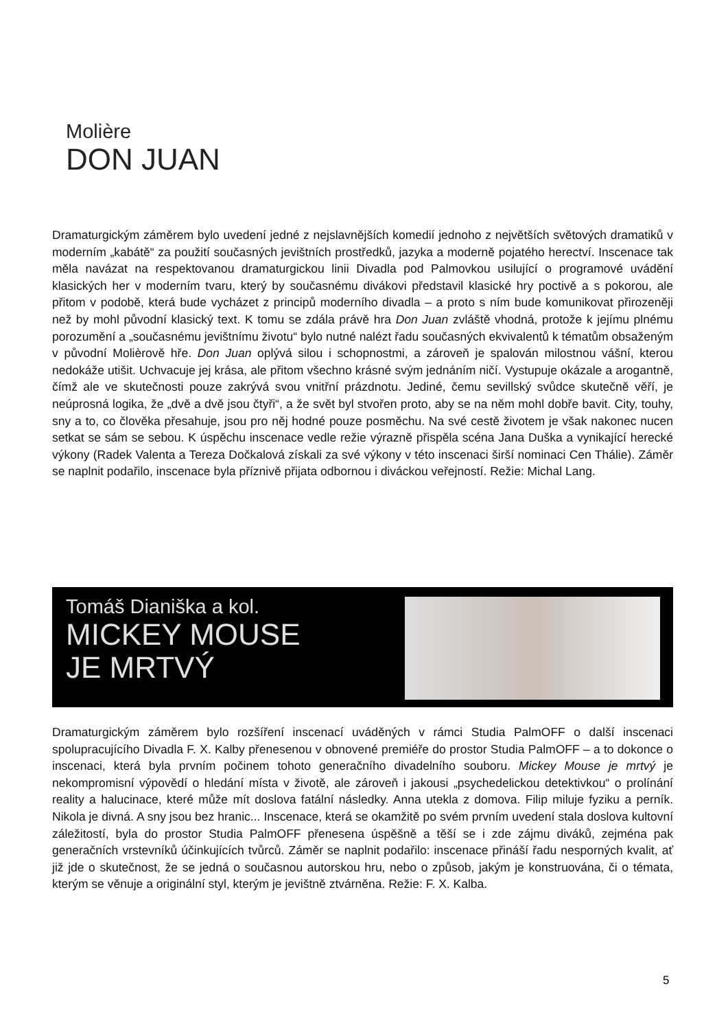Molière
DON JUAN
Dramaturgickým záměrem bylo uvedení jedné z nejslavnějších komedií jednoho z největších světových dramatiků v moderním „kabátě“ za použití současných jevištních prostředků, jazyka a moderně pojatého herectví. Inscenace tak měla navázat na respektovanou dramaturgickou linii Divadla pod Palmovkou usilující o programové uvádění klasických her v moderním tvaru, který by současnému divákovi představil klasické hry poctivě a s pokorou, ale přitom v podobě, která bude vycházet z principů moderního divadla – a proto s ním bude komunikovat přirozeněji než by mohl původní klasický text. K tomu se zdála právě hra Don Juan zvláště vhodná, protože k jejímu plnému porozumění a „současnému jevištnímu životu“ bylo nutné nalézt řadu současných ekvivalentů k tématům obsaženým v původní Molièrově hře. Don Juan oplývá silou i schopnostmi, a zároveň je spalován milostnou vášní, kterou nedokáže utišit. Uchvacuje jej krása, ale přitom všechno krásné svým jednáním ničí. Vystupuje okázale a arogantně, čímž ale ve skutečnosti pouze zakrývá svou vnitřní prázdnotu. Jediné, čemu sevillský svůdce skutečně věří, je neúprosná logika, že „dvě a dvě jsou čtyři“, a že svět byl stvořen proto, aby se na něm mohl dobře bavit. City, touhy, sny a to, co člověka přesahuje, jsou pro něj hodné pouze posměchu. Na své cestě životem je však nakonec nucen setkat se sám se sebou. K úspěchu inscenace vedle režie výrazně přispěla scéna Jana Duška a vynikající herecké výkony (Radek Valenta a Tereza Dočkalová získali za své výkony v této inscenaci širší nominaci Cen Thálie). Záměr se naplnit podařilo, inscenace byla příznivě přijata odbornou i diváckou veřejností. Režie: Michal Lang.
Tomáš Dianiška a kol.
MICKEY MOUSE
JE MRTVÝ
Dramaturgickým záměrem bylo rozšíření inscenací uváděných v rámci Studia PalmOFF o další inscenaci spolupracujícího Divadla F. X. Kalby přenesenou v obnovené premiéře do prostor Studia PalmOFF – a to dokonce o inscenaci, která byla prvním počinem tohoto generačního divadelního souboru. Mickey Mouse je mrtvý je nekompromisní výpovědí o hledání místa v životě, ale zároveň i jakousi „psychedelickou detektivkou“ o prolínání reality a halucinace, které může mít doslova fatální následky. Anna utekla z domova. Filip miluje fyziku a perník. Nikola je divná. A sny jsou bez hranic... Inscenace, která se okamžitě po svém prvním uvedení stala doslova kultovní záležitostí, byla do prostor Studia PalmOFF přenesena úspěšně a těší se i zde zájmu diváků, zejména pak generačních vrstevníků účinkujících tvůrců. Záměr se naplnit podařilo: inscenace přináší řadu nesporných kvalit, ať již jde o skutečnost, že se jedná o současnou autorskou hru, nebo o způsob, jakým je konstruována, či o témata, kterým se věnuje a originální styl, kterým je jevištně ztvárněna. Režie: F. X. Kalba.
5